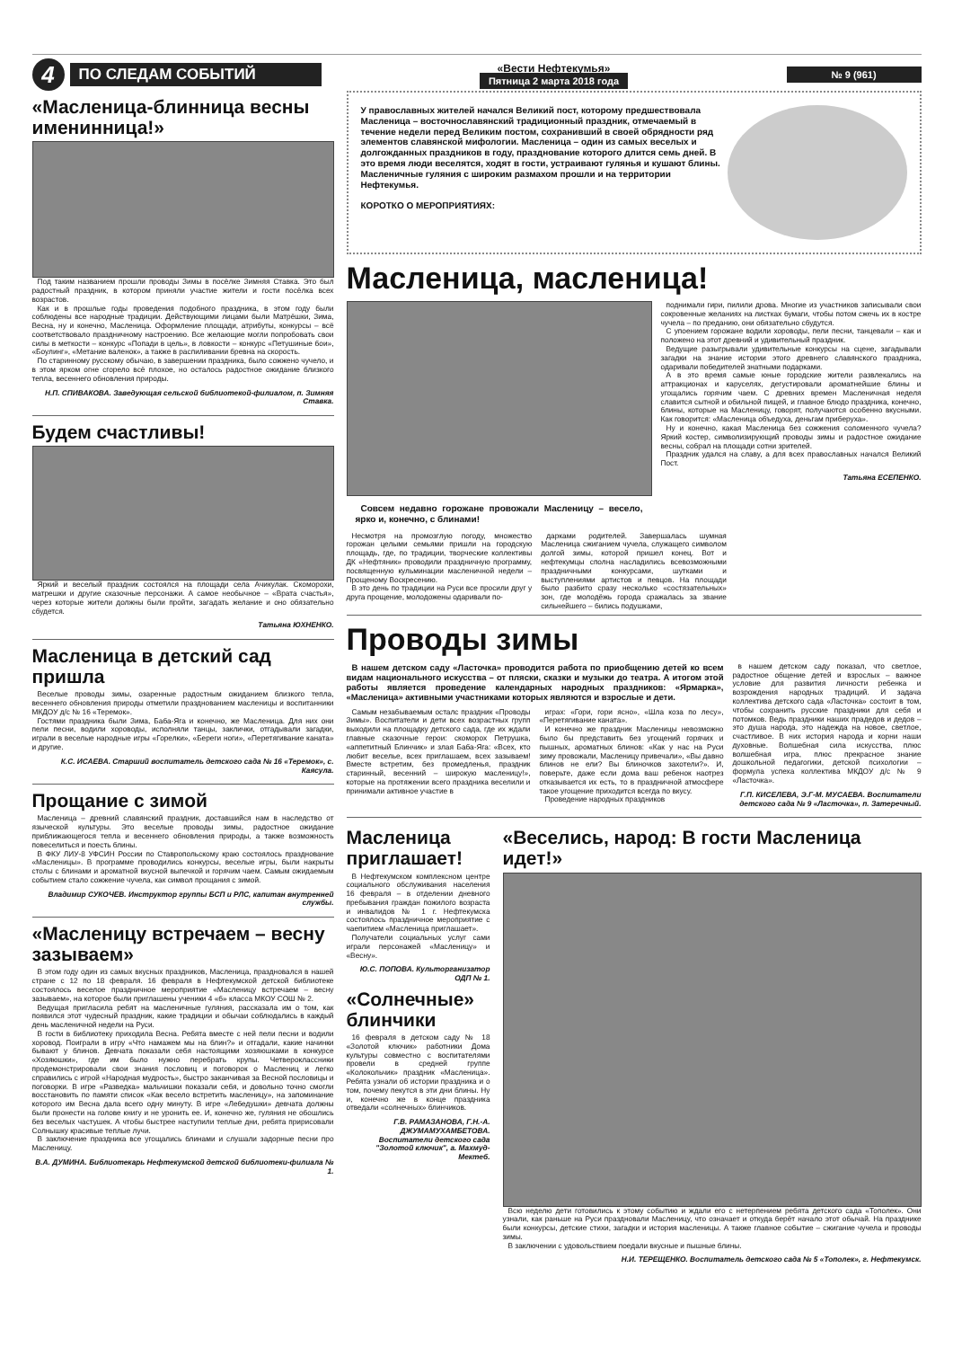4
ПО СЛЕДАМ СОБЫТИЙ
«Вести Нефтекумья»
Пятница 2 марта 2018 года
№ 9 (961)
«Масленица-блинница весны именинница!»
Под таким названием прошли проводы Зимы в посёлке Зимняя Ставка. Это был радостный праздник, в котором приняли участие жители и гости посёлка всех возрастов.
Как и в прошлые годы проведения подобного праздника, в этом году были соблюдены все народные традиции. Действующими лицами были Матрёшки, Зима, Весна, ну и конечно, Масленица. Оформление площади, атрибуты, конкурсы – всё соответствовало праздничному настроению. Все желающие могли попробовать свои силы в меткости – конкурс «Попади в цель», в ловкости – конкурс «Петушиные бои», «Боулинг», «Метание валенок», а также в распиливании бревна на скорость.
По старинному русскому обычаю, в завершении праздника, было сожжено чучело, и в этом ярком огне сгорело всё плохое, но осталось радостное ожидание близкого тепла, весеннего обновления природы.
Н.П. СПИВАКОВА. Заведующая сельской библиотекой-филиалом, п. Зимняя Ставка.
Будем счастливы!
Яркий и веселый праздник состоялся на площади села Ачикулак. Скоморохи, матрешки и другие сказочные персонажи. А самое необычное – «Врата счастья», через которые жители должны были пройти, загадать желание и оно обязательно сбудется.
Татьяна ЮХНЕНКО.
Масленица в детский сад пришла
Веселые проводы зимы, озаренные радостным ожиданием близкого тепла, весеннего обновления природы отметили празднованием масленицы и воспитанники МКДОУ д/с № 16 «Теремок».
Гостями праздника были Зима, Баба-Яга и конечно, же Масленица. Для них они пели песни, водили хороводы, исполняли танцы, заклички, отгадывали загадки, играли в веселые народные игры «Горелки», «Береги ноги», «Перетягивание каната» и другие.
К.С. ИСАЕВА. Старший воспитатель детского сада № 16 «Теремок», с. Каясула.
Прощание с зимой
Масленица – древний славянский праздник, доставшийся нам в наследство от языческой культуры. Это веселые проводы зимы, радостное ожидание приближающегося тепла и весеннего обновления природы, а также возможность повеселиться и поесть блины.
В ФКУ ЛИУ-8 УФСИН России по Ставропольскому краю состоялось празднование «Масленицы». В программе проводились конкурсы, веселые игры, были накрыты столы с блинами и ароматной вкусной выпечкой и горячим чаем. Самым ожидаемым событием стало сожжение чучела, как символ прощания с зимой.
Владимир СУКОЧЕВ. Инструктор группы БСП и РЛС, капитан внутренней службы.
«Масленицу встречаем – весну зазываем»
В этом году один из самых вкусных праздников, Масленица, праздновался в нашей стране с 12 по 18 февраля. 16 февраля в Нефтекумской детской библиотеке состоялось веселое праздничное мероприятие «Масленицу встречаем – весну зазываем», на которое были приглашены ученики 4 «б» класса МКОУ СОШ № 2.
Ведущая пригласила ребят на масленичные гуляния, рассказала им о том, как появился этот чудесный праздник, какие традиции и обычаи соблюдались в каждый день масленичной недели на Руси.
В гости в библиотеку приходила Весна. Ребята вместе с ней пели песни и водили хоровод. Поиграли в игру «Что намажем мы на блин?» и отгадали, какие начинки бывают у блинов. Девчата показали себя настоящими хозяюшками в конкурсе «Хозяюшки», где им было нужно перебрать крупы. Четвероклассники продемонстрировали свои знания пословиц и поговорок о Маслениц и легко справились с игрой «Народная мудрость», быстро заканчивая за Весной пословицы и поговорки. В игре «Разведка» мальчишки показали себя, и довольно точно смогли восстановить по памяти список «Как весело встретить масленицу», на запоминание которого им Весна дала всего одну минуту. В игре «Лебедушки» девчата должны были пронести на голове книгу и не уронить ее. И, конечно же, гуляния не обошлись без веселых частушек. А чтобы быстрее наступили теплые дни, ребята пририсовали Солнышку красивые теплые лучи.
В заключение праздника все угощались блинами и слушали задорные песни про Масленицу.
В.А. ДУМИНА. Библиотекарь Нефтекумской детской библиотеки-филиала № 1.
У православных жителей начался Великий пост, которому предшествовала Масленица – восточнославянский традиционный праздник, отмечаемый в течение недели перед Великим постом, сохранивший в своей обрядности ряд элементов славянской мифологии. Масленица – один из самых веселых и долгожданных праздников в году, празднование которого длится семь дней. В это время люди веселятся, ходят в гости, устраивают гулянья и кушают блины. Масленичные гуляния с широким размахом прошли и на территории Нефтекумья.
КОРОТКО О МЕРОПРИЯТИЯХ:
Масленица, масленица!
Совсем недавно горожане провожали Масленицу – весело, ярко и, конечно, с блинами!
поднимали гири, пилили дрова. Многие из участников записывали свои сокровенные желаниях на листках бумаги, чтобы потом сжечь их в костре чучела – по преданию, они обязательно сбудутся.
С упоением горожане водили хороводы, пели песни, танцевали – как и положено на этот древний и удивительный праздник.
Ведущие разыгрывали удивительные конкурсы на сцене, загадывали загадки на знание истории этого древнего славянского праздника, одаривали победителей знатными подарками.
А в это время самые юные городские жители развлекались на аттракционах и каруселях, дегустировали ароматнейшие блины и угощались горячим чаем. С древних времен Масленичная неделя славится сытной и обильной пищей, и главное блюдо праздника, конечно, блины, которые на Масленицу, говорят, получаются особенно вкусными. Как говорится: «Масленица объедуха, деньгам приберуха».
Ну и конечно, какая Масленица без сожжения соломенного чучела? Яркий костер, символизирующий проводы зимы и радостное ожидание весны, собрал на площади сотни зрителей.
Праздник удался на славу, а для всех православных начался Великий Пост.
Татьяна ЕСЕПЕНКО.
Несмотря на промозглую погоду, множество горожан целыми семьями пришли на городскую площадь, где, по традиции, творческие коллективы ДК «Нефтяник» проводили праздничную программу, посвященную кульминации масленичной недели – Прощеному Воскресению.
В это день по традиции на Руси все просили друг у друга прощение, молодожены одаривали по-
дарками родителей. Завершалась шумная Масленица сжиганием чучела, служащего символом долгой зимы, которой пришел конец. Вот и нефтекумцы сполна насладились всевозможными праздничными конкурсами, шутками и выступлениями артистов и певцов. На площади было разбито сразу несколько «состязательных» зон, где молодёжь города сражалась за звание сильнейшего – бились подушками,
Проводы зимы
В нашем детском саду «Ласточка» проводится работа по приобщению детей ко всем видам национального искусства – от пляски, сказки и музыки до театра. А итогом этой работы является проведение календарных народных праздников: «Ярмарка», «Масленица» активными участниками которых являются и взрослые и дети.
Самым незабываемым осталс праздник «Проводы Зимы». Воспитатели и дети всех возрастных групп выходили на площадку детского сада, где их ждали главные сказочные герои: скоморох Петрушка, «аппетитный Блинчик» и злая Баба-Яга: «Всех, кто любит веселье, всех приглашаем, всех зазываем! Вместе встретим, без промедленья, праздник старинный, весенний – широкую масленицу!», которые на протяжении всего праздника веселили и принимали активное участие в
играх: «Гори, гори ясно», «Шла коза по лесу», «Перетягивание каната».
И конечно же праздник Масленицы невозможно было бы представить без угощений горячих и пышных, ароматных блинов: «Как у нас на Руси зиму провожали, Масленицу привечали», «Вы давно блинов не ели? Вы блиночков захотели?». И, поверьте, даже если дома ваш ребенок наотрез отказывается их есть, то в праздничной атмосфере такое угощение приходится всегда по вкусу.
Проведение народных праздников
в нашем детском саду показал, что светлое, радостное общение детей и взрослых – важное условие для развития личности ребенка и возрождения народных традиций. И задача коллектива детского сада «Ласточка» состоит в том, чтобы сохранить русские праздники для себя и потомков. Ведь праздники наших прадедов и дедов – это душа народа, это надежда на новое, светлое, счастливое. В них история народа и корни наши духовные. Волшебная сила искусства, плюс волшебная игра, плюс прекрасное знание дошкольной педагогики, детской психологии – формула успеха коллектива МКДОУ д/с № 9 «Ласточка».
Г.П. КИСЕЛЕВА, Э.Г-М. МУСАЕВА. Воспитатели детского сада № 9 «Ласточка», п. Затеречный.
Масленица приглашает!
В Нефтекумском комплексном центре социального обслуживания населения 16 февраля – в отделении дневного пребывания граждан пожилого возраста и инвалидов № 1 г. Нефтекумска состоялось праздничное мероприятие с чаепитием «Масленица приглашает».
Получатели социальных услуг сами играли персонажей «Масленицу» и «Весну».
Ю.С. ПОПОВА. Культорганизатор ОДП № 1.
«Солнечные» блинчики
16 февраля в детском саду № 18 «Золотой ключик» работники Дома культуры совместно с воспитателями провели в средней группе «Колокольчик» праздник «Масленица». Ребята узнали об истории праздника и о том, почему пекутся в эти дни блины. Ну и, конечно же в конце праздника отведали «солнечных» блинчиков.
Г.В. РАМАЗАНОВА, Г.Н.-А. ДЖУМАМУХАМБЕТОВА. Воспитатели детского сада "Золотой ключик", а. Махмуд-Мектеб.
«Веселись, народ: В гости Масленица идет!»
Всю неделю дети готовились к этому событию и ждали его с нетерпением ребята детского сада «Тополек». Они узнали, как раньше на Руси праздновали Масленицу, что означает и откуда берёт начало этот обычай. На празднике были конкурсы, детские стихи, загадки и история масленицы. А также главное событие – сжигание чучела и проводы зимы.
В заключении с удовольствием поедали вкусные и пышные блины.
Н.И. ТЕРЕЩЕНКО. Воспитатель детского сада № 5 «Тополек», г. Нефтекумск.